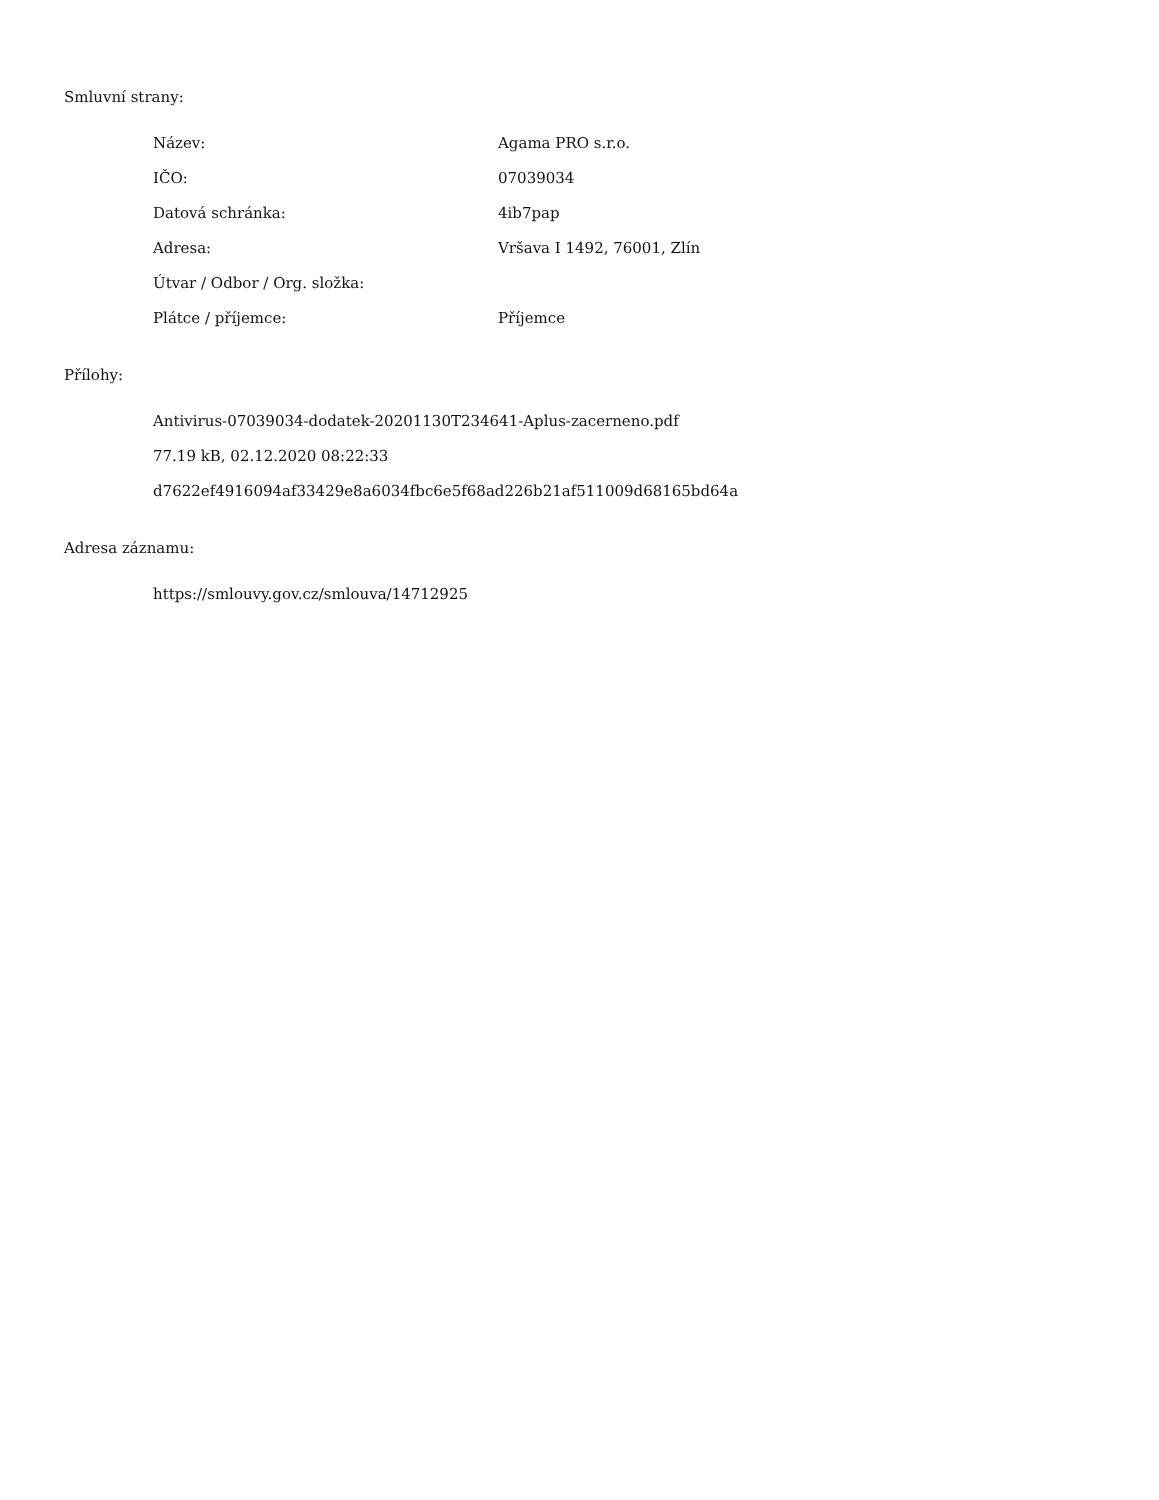Smluvní strany:
| Název: | Agama PRO s.r.o. |
| IČO: | 07039034 |
| Datová schránka: | 4ib7pap |
| Adresa: | Vršava I 1492, 76001, Zlín |
| Útvar / Odbor / Org. složka: | |
| Plátce / příjemce: | Příjemce |
Přílohy:
Antivirus-07039034-dodatek-20201130T234641-Aplus-zacerneno.pdf
77.19 kB, 02.12.2020 08:22:33
d7622ef4916094af33429e8a6034fbc6e5f68ad226b21af511009d68165bd64a
Adresa záznamu:
https://smlouvy.gov.cz/smlouva/14712925